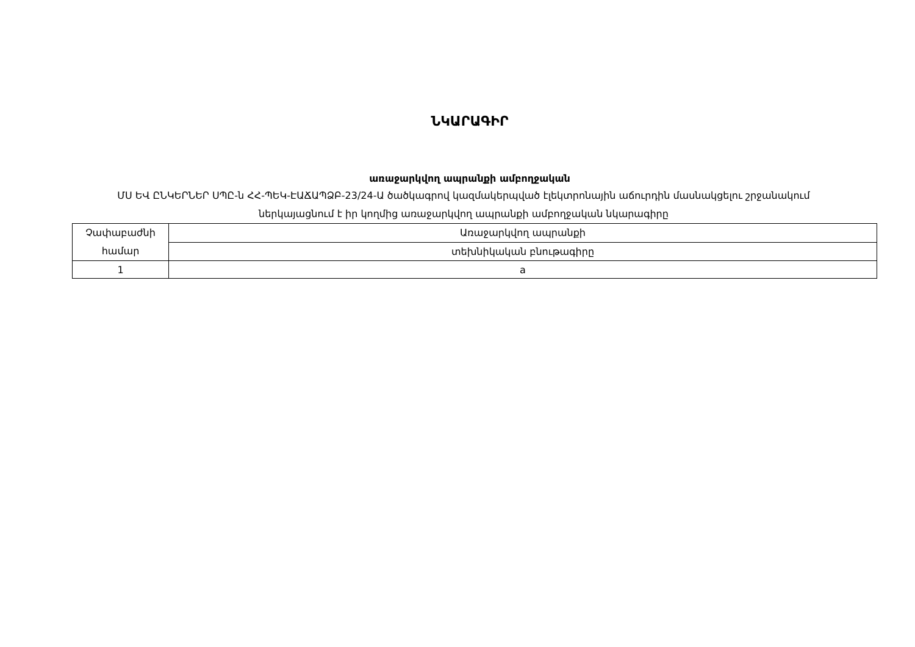ՆԿԱՐԱԳԻՐ
առաջարկվող ապրանքի ամբողջական
ՄՍ ԵՎ ԸՆԿԵՐՆԵՐ ՍՊԸ-ն ՀՀ-ՊԵԿ-ԷԱՃԱՊՁԲ-23/24-Ա ծածկագրով կազմակերպված էլեկտրոնային աճուրդին մասնակցելու շրջանակում ներկայացնում է իր կողմից առաջարկվող ապրանքի ամբողջական նկարագիրը
| Չափաբաժնի համար | Առաջարկվող ապրանքի |
| | տեխնիկական բնութագիրը |
| 1 | a |